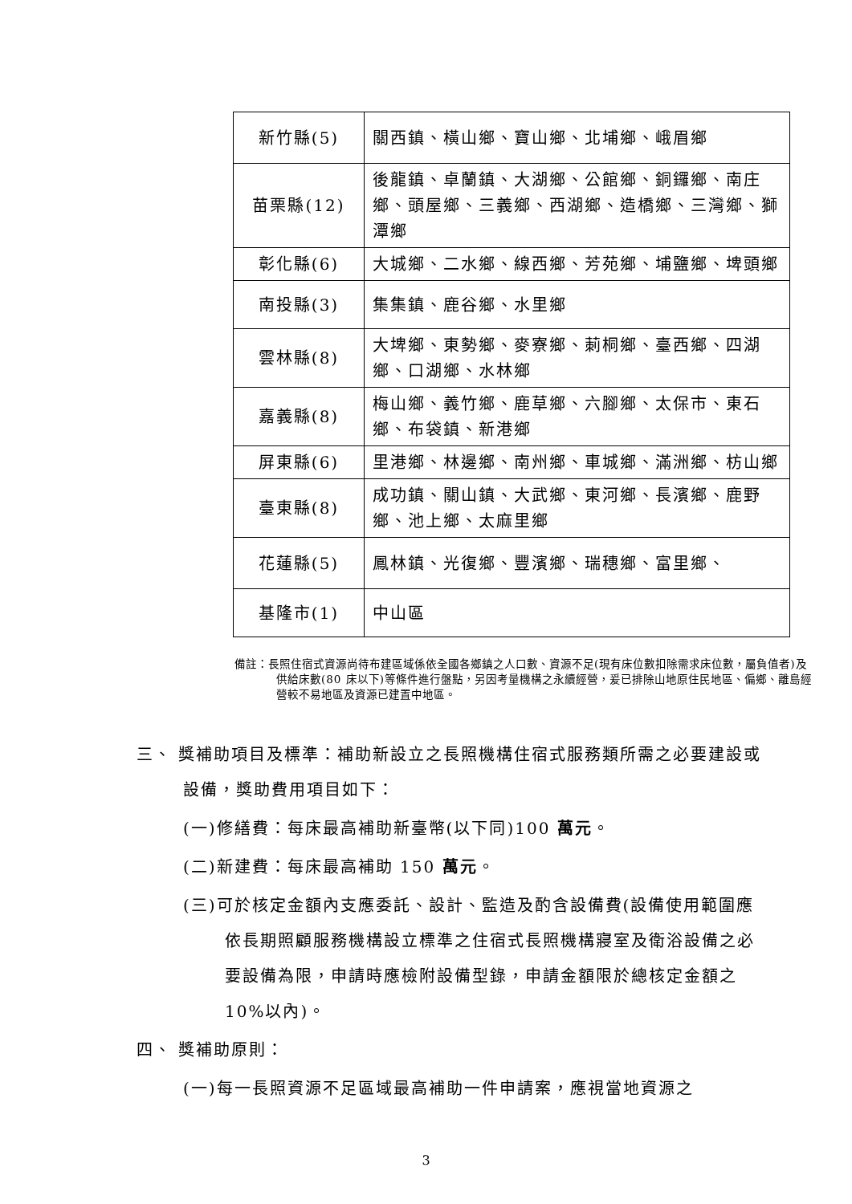| 新竹縣(5) | 關西鎮、橫山鄉、寶山鄉、北埔鄉、峨眉鄉 |
| 苗栗縣(12) | 後龍鎮、卓蘭鎮、大湖鄉、公館鄉、銅鑼鄉、南庄鄉、頭屋鄉、三義鄉、西湖鄉、造橋鄉、三灣鄉、獅潭鄉 |
| 彰化縣(6) | 大城鄉、二水鄉、線西鄉、芳苑鄉、埔鹽鄉、埤頭鄉 |
| 南投縣(3) | 集集鎮、鹿谷鄉、水里鄉 |
| 雲林縣(8) | 大埤鄉、東勢鄉、麥寮鄉、莿桐鄉、臺西鄉、四湖鄉、口湖鄉、水林鄉 |
| 嘉義縣(8) | 梅山鄉、義竹鄉、鹿草鄉、六腳鄉、太保市、東石鄉、布袋鎮、新港鄉 |
| 屏東縣(6) | 里港鄉、林邊鄉、南州鄉、車城鄉、滿洲鄉、枋山鄉 |
| 臺東縣(8) | 成功鎮、關山鎮、大武鄉、東河鄉、長濱鄉、鹿野鄉、池上鄉、太麻里鄉 |
| 花蓮縣(5) | 鳳林鎮、光復鄉、豐濱鄉、瑞穗鄉、富里鄉、 |
| 基隆市(1) | 中山區 |
備註：長照住宿式資源尚待布建區域係依全國各鄉鎮之人口數、資源不足(現有床位數扣除需求床位數，屬負值者)及供給床數(80 床以下)等條件進行盤點，另因考量機構之永續經營，爰已排除山地原住民地區、偏鄉、離島經營較不易地區及資源已建置中地區。
三、 獎補助項目及標準：補助新設立之長照機構住宿式服務類所需之必要建設或設備，獎助費用項目如下：
(一)修繕費：每床最高補助新臺幣(以下同)100 萬元。
(二)新建費：每床最高補助 150 萬元。
(三)可於核定金額內支應委託、設計、監造及酌含設備費(設備使用範圍應依長期照顧服務機構設立標準之住宿式長照機構寢室及衛浴設備之必要設備為限，申請時應檢附設備型錄，申請金額限於總核定金額之 10%以內)。
四、 獎補助原則：
(一)每一長照資源不足區域最高補助一件申請案，應視當地資源之
3